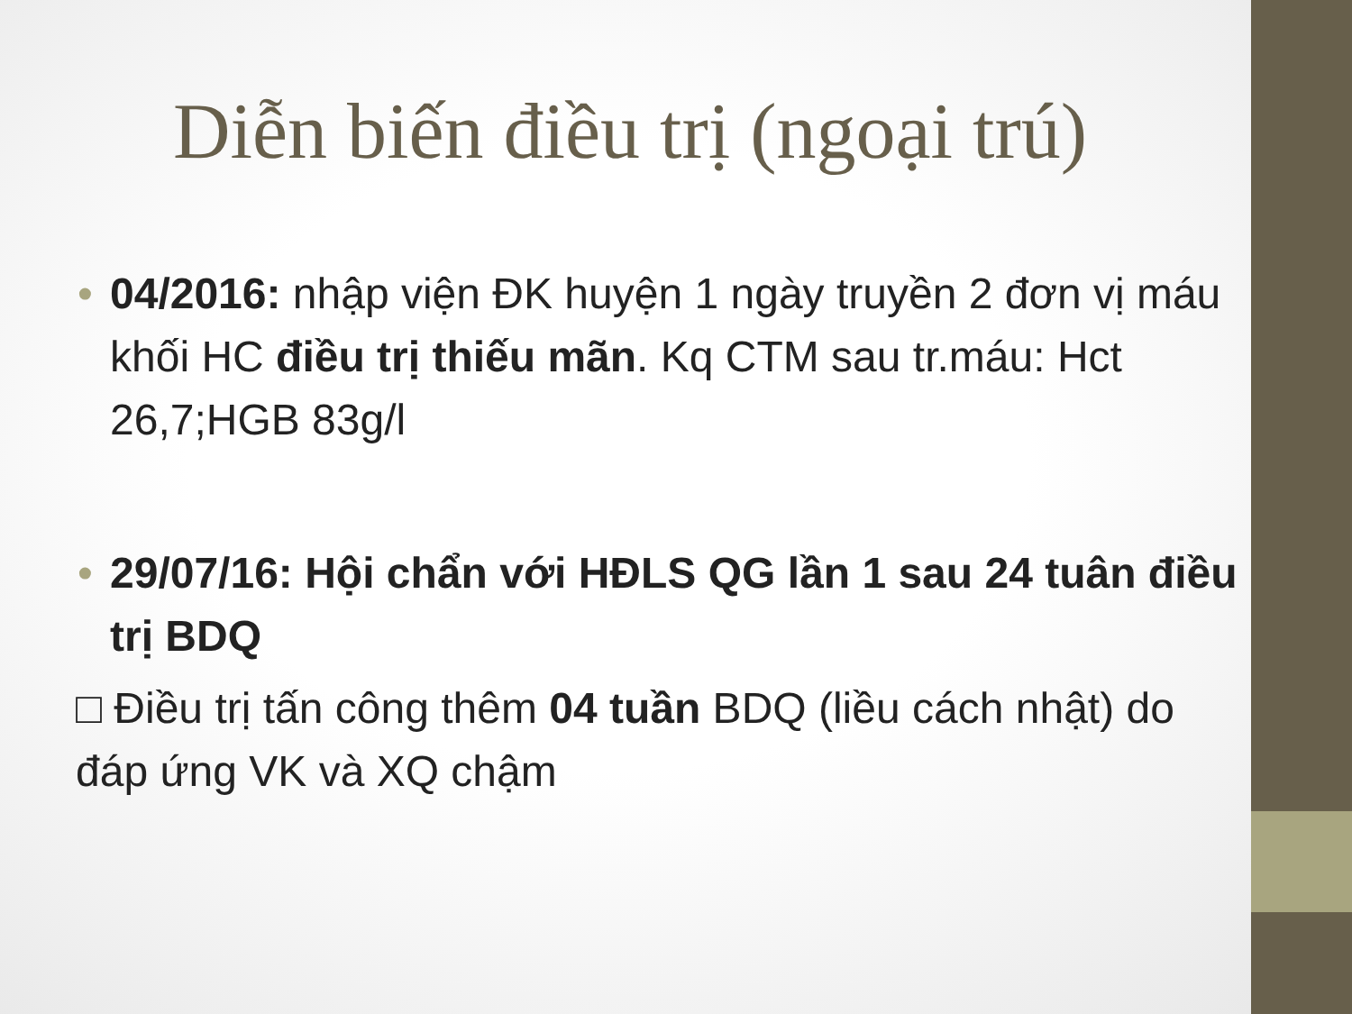Diễn biến điều trị (ngoại trú)
• 04/2016: nhập viện ĐK huyện 1 ngày truyền 2 đơn vị máu khối HC điều trị thiếu mãn. Kq CTM sau tr.máu: Hct 26,7;HGB 83g/l
• 29/07/16: Hội chẩn với HĐLS QG lần 1 sau 24 tuân điều trị BDQ
□ Điều trị tấn công thêm 04 tuần BDQ (liều cách nhật) do đáp ứng VK và XQ chậm